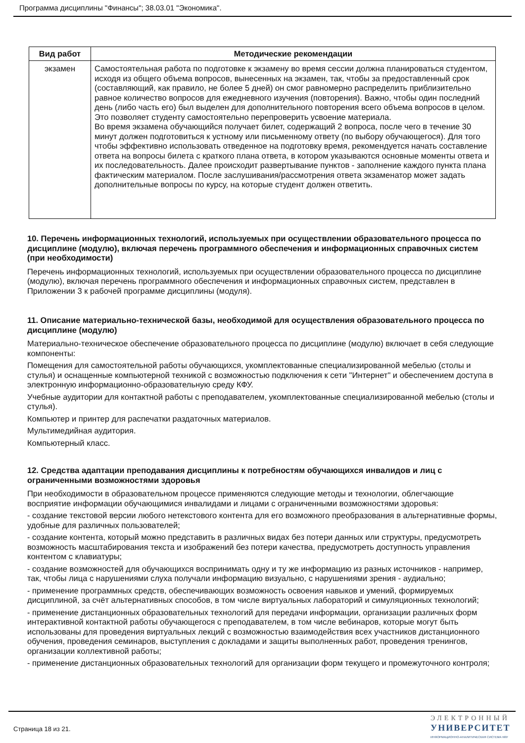Программа дисциплины "Финансы"; 38.03.01 "Экономика".
| Вид работ | Методические рекомендации |
| --- | --- |
| экзамен | Самостоятельная работа по подготовке к экзамену во время сессии должна планироваться студентом, исходя из общего объема вопросов, вынесенных на экзамен, так, чтобы за предоставленный срок (составляющий, как правило, не более 5 дней) он смог равномерно распределить приблизительно равное количество вопросов для ежедневного изучения (повторения). Важно, чтобы один последний день (либо часть его) был выделен для дополнительного повторения всего объема вопросов в целом. Это позволяет студенту самостоятельно перепроверить усвоение материала. Во время экзамена обучающийся получает билет, содержащий 2 вопроса, после чего в течение 30 минут должен подготовиться к устному или письменному ответу (по выбору обучающегося). Для того чтобы эффективно использовать отведенное на подготовку время, рекомендуется начать составление ответа на вопросы билета с краткого плана ответа, в котором указываются основные моменты ответа и их последовательность. Далее происходит развертывание пунктов - заполнение каждого пункта плана фактическим материалом. После заслушивания/рассмотрения ответа экзаменатор может задать дополнительные вопросы по курсу, на которые студент должен ответить. |
10. Перечень информационных технологий, используемых при осуществлении образовательного процесса по дисциплине (модулю), включая перечень программного обеспечения и информационных справочных систем (при необходимости)
Перечень информационных технологий, используемых при осуществлении образовательного процесса по дисциплине (модулю), включая перечень программного обеспечения и информационных справочных систем, представлен в Приложении 3 к рабочей программе дисциплины (модуля).
11. Описание материально-технической базы, необходимой для осуществления образовательного процесса по дисциплине (модулю)
Материально-техническое обеспечение образовательного процесса по дисциплине (модулю) включает в себя следующие компоненты:
Помещения для самостоятельной работы обучающихся, укомплектованные специализированной мебелью (столы и стулья) и оснащенные компьютерной техникой с возможностью подключения к сети "Интернет" и обеспечением доступа в электронную информационно-образовательную среду КФУ.
Учебные аудитории для контактной работы с преподавателем, укомплектованные специализированной мебелью (столы и стулья).
Компьютер и принтер для распечатки раздаточных материалов.
Мультимедийная аудитория.
Компьютерный класс.
12. Средства адаптации преподавания дисциплины к потребностям обучающихся инвалидов и лиц с ограниченными возможностями здоровья
При необходимости в образовательном процессе применяются следующие методы и технологии, облегчающие восприятие информации обучающимися инвалидами и лицами с ограниченными возможностями здоровья:
- создание текстовой версии любого нетекстового контента для его возможного преобразования в альтернативные формы, удобные для различных пользователей;
- создание контента, который можно представить в различных видах без потери данных или структуры, предусмотреть возможность масштабирования текста и изображений без потери качества, предусмотреть доступность управления контентом с клавиатуры;
- создание возможностей для обучающихся воспринимать одну и ту же информацию из разных источников - например, так, чтобы лица с нарушениями слуха получали информацию визуально, с нарушениями зрения - аудиально;
- применение программных средств, обеспечивающих возможность освоения навыков и умений, формируемых дисциплиной, за счёт альтернативных способов, в том числе виртуальных лабораторий и симуляционных технологий;
- применение дистанционных образовательных технологий для передачи информации, организации различных форм интерактивной контактной работы обучающегося с преподавателем, в том числе вебинаров, которые могут быть использованы для проведения виртуальных лекций с возможностью взаимодействия всех участников дистанционного обучения, проведения семинаров, выступления с докладами и защиты выполненных работ, проведения тренингов, организации коллективной работы;
- применение дистанционных образовательных технологий для организации форм текущего и промежуточного контроля;
Страница 18 из 21.
ЭЛЕКТРОННЫЙ
УНИВЕРСИТЕТ
ИНФОРМАЦИОННО-АНАЛИТИЧЕСКАЯ СИСТЕМА КФУ